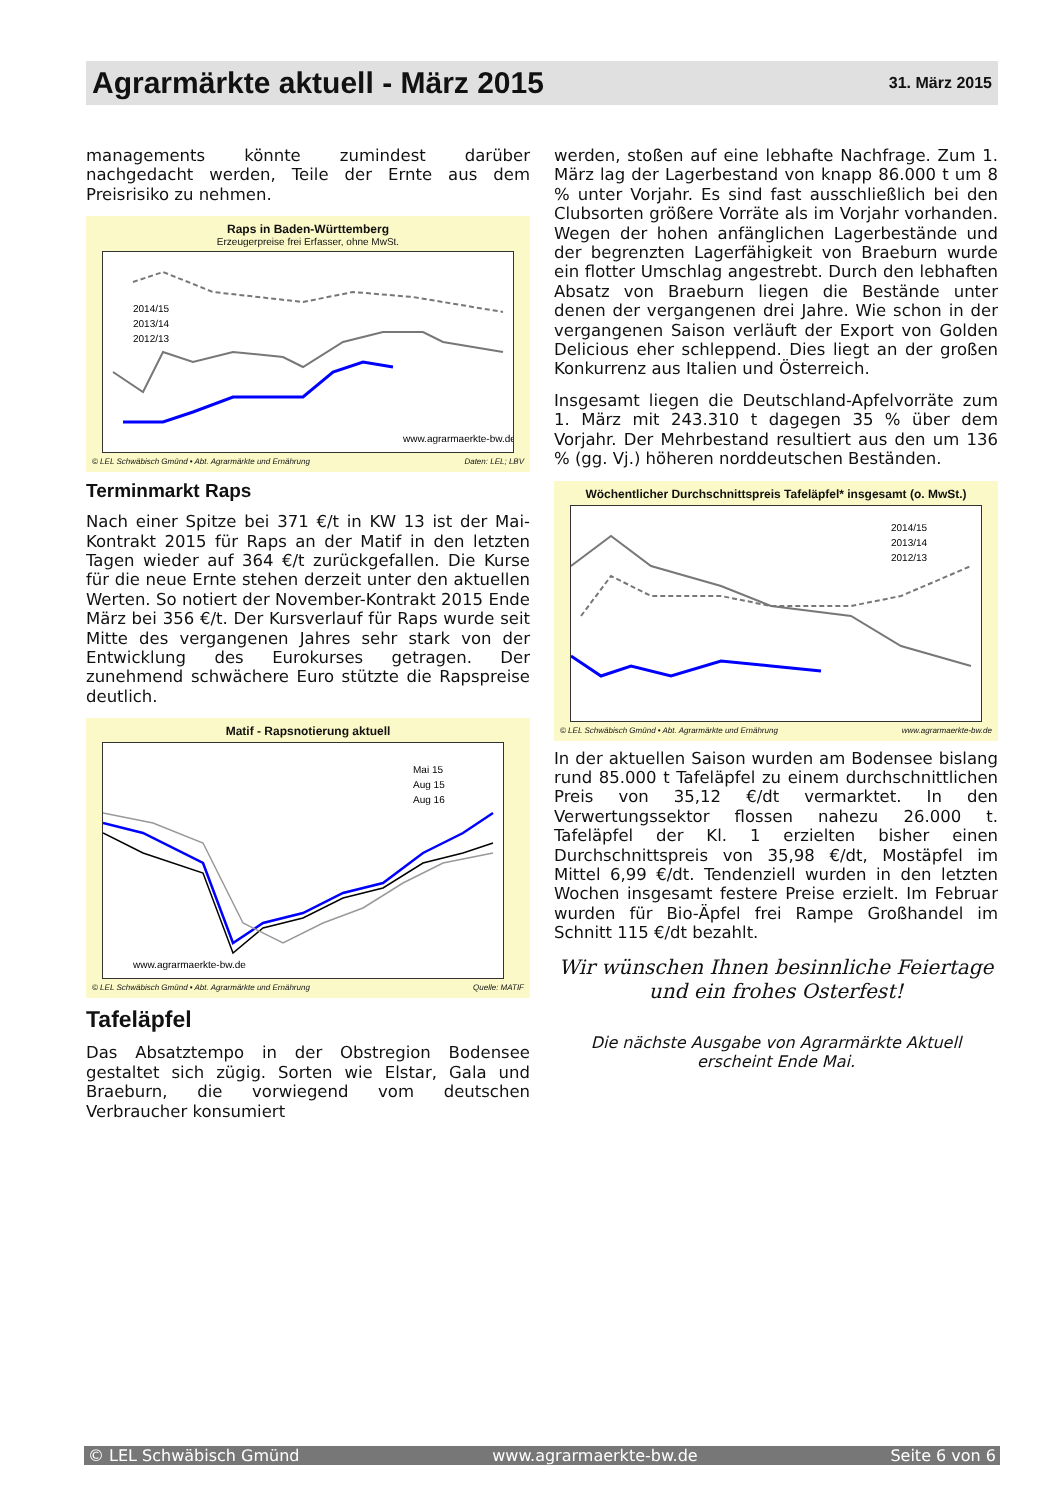Agrarmärkte aktuell - März 2015
31. März 2015
managements könnte zumindest darüber nachgedacht werden, Teile der Ernte aus dem Preisrisiko zu nehmen.
Raps in Baden-Württemberg
Erzeugerpreise frei Erfasser, ohne MwSt.
2014/15
2013/14
2012/13
www.agrarmaerkte-bw.de
© LEL Schwäbisch Gmünd • Abt. Agrarmärkte und Ernährung Daten: LEL; LBV
Terminmarkt Raps
Nach einer Spitze bei 371 €/t in KW 13 ist der Mai-Kontrakt 2015 für Raps an der Matif in den letzten Tagen wieder auf 364 €/t zurückgefallen. Die Kurse für die neue Ernte stehen derzeit unter den aktuellen Werten. So notiert der November-Kontrakt 2015 Ende März bei 356 €/t. Der Kursverlauf für Raps wurde seit Mitte des vergangenen Jahres sehr stark von der Entwicklung des Eurokurses getragen. Der zunehmend schwächere Euro stützte die Rapspreise deutlich.
Matif - Rapsnotierung aktuell
Mai 15
Aug 15
Aug 16
www.agrarmaerkte-bw.de
© LEL Schwäbisch Gmünd • Abt. Agrarmärkte und Ernährung Quelle: MATIF
Tafeläpfel
Das Absatztempo in der Obstregion Bodensee gestaltet sich zügig. Sorten wie Elstar, Gala und Braeburn, die vorwiegend vom deutschen Verbraucher konsumiert
werden, stoßen auf eine lebhafte Nachfrage. Zum 1. März lag der Lagerbestand von knapp 86.000 t um 8 % unter Vorjahr. Es sind fast ausschließlich bei den Clubsorten größere Vorräte als im Vorjahr vorhanden. Wegen der hohen anfänglichen Lagerbestände und der begrenzten Lagerfähigkeit von Braeburn wurde ein flotter Umschlag angestrebt. Durch den lebhaften Absatz von Braeburn liegen die Bestände unter denen der vergangenen drei Jahre. Wie schon in der vergangenen Saison verläuft der Export von Golden Delicious eher schleppend. Dies liegt an der großen Konkurrenz aus Italien und Österreich.
Insgesamt liegen die Deutschland-Apfelvorräte zum 1. März mit 243.310 t dagegen 35 % über dem Vorjahr. Der Mehrbestand resultiert aus den um 136 % (gg. Vj.) höheren norddeutschen Beständen.
Wöchentlicher Durchschnittspreis Tafeläpfel* insgesamt (o. MwSt.)
2014/15
2013/14
2012/13
© LEL Schwäbisch Gmünd • Abt. Agrarmärkte und Ernährung www.agrarmaerkte-bw.de
In der aktuellen Saison wurden am Bodensee bislang rund 85.000 t Tafeläpfel zu einem durchschnittlichen Preis von 35,12 €/dt vermarktet. In den Verwertungssektor flossen nahezu 26.000 t. Tafeläpfel der Kl. 1 erzielten bisher einen Durchschnittspreis von 35,98 €/dt, Mostäpfel im Mittel 6,99 €/dt. Tendenziell wurden in den letzten Wochen insgesamt festere Preise erzielt. Im Februar wurden für Bio-Äpfel frei Rampe Großhandel im Schnitt 115 €/dt bezahlt.
Wir wünschen Ihnen besinnliche Feiertage
und ein frohes Osterfest!
Die nächste Ausgabe von Agrarmärkte Aktuell
erscheint Ende Mai.
© LEL Schwäbisch Gmünd www.agrarmaerkte-bw.de Seite 6 von 6